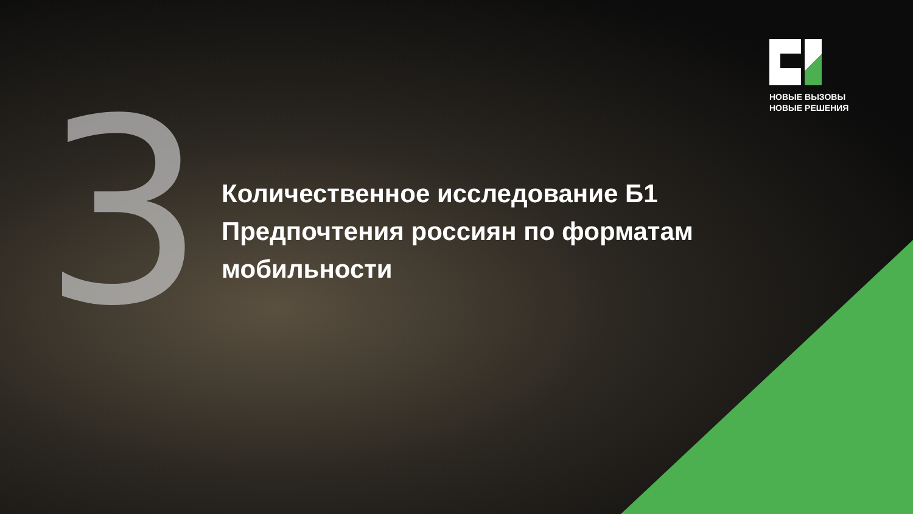НОВЫЕ ВЫЗОВЫ
НОВЫЕ РЕШЕНИЯ
3
Количественное исследование Б1
Предпочтения россиян по форматам
мобильности